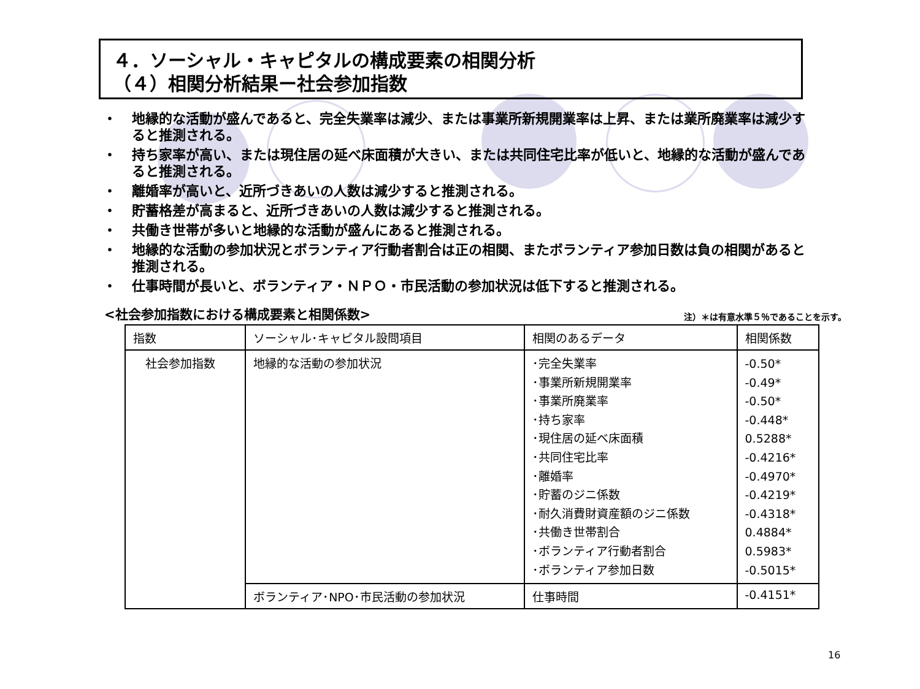４．ソーシャル・キャピタルの構成要素の相関分析
（４）相関分析結果ー社会参加指数
・ 地縁的な活動が盛んであると、完全失業率は減少、または事業所新規開業率は上昇、または業所廃業率は減少すると推測される。
・ 持ち家率が高い、または現住居の延べ床面積が大きい、または共同住宅比率が低いと、地縁的な活動が盛んであると推測される。
・ 離婚率が高いと、近所づきあいの人数は減少すると推測される。
・ 貯蓄格差が高まると、近所づきあいの人数は減少すると推測される。
・ 共働き世帯が多いと地縁的な活動が盛んにあると推測される。
・ 地縁的な活動の参加状況とボランティア行動者割合は正の相関、またボランティア参加日数は負の相関があると推測される。
・ 仕事時間が長いと、ボランティア・ＮＰＯ・市民活動の参加状況は低下すると推測される。
<社会参加指数における構成要素と相関係数> 注）＊は有意水準５％であることを示す。
| 指数 | ソーシャル･キャピタル設問項目 | 相関のあるデータ | 相関係数 |
| --- | --- | --- | --- |
| 社会参加指数 | 地縁的な活動の参加状況 | ･完全失業率 ･事業所新規開業率 ･事業所廃業率 ･持ち家率 ･現住居の延べ床面積 ･共同住宅比率 ･離婚率 ･貯蓄のジニ係数 ･耐久消費財資産額のジニ係数 ･共働き世帯割合 ･ボランティア行動者割合 ･ボランティア参加日数 | -0.50* -0.49* -0.50* -0.448* 0.5288* -0.4216* -0.4970* -0.4219* -0.4318* 0.4884* 0.5983* -0.5015* |
| | ボランティア･NPO･市民活動の参加状況 | 仕事時間 | -0.4151* |
16